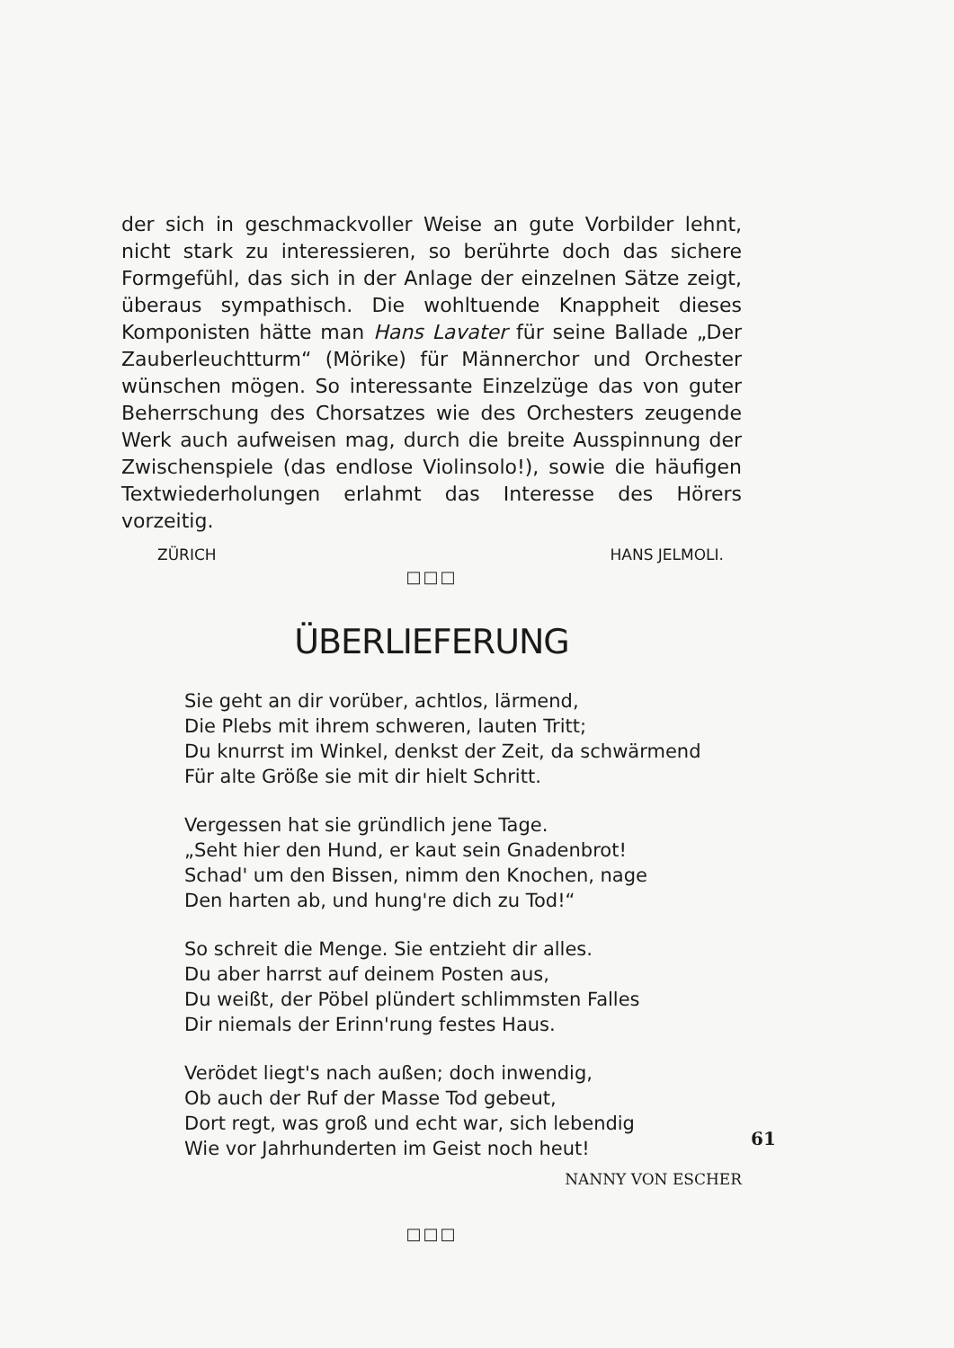der sich in geschmackvoller Weise an gute Vorbilder lehnt, nicht stark zu interessieren, so berührte doch das sichere Formgefühl, das sich in der Anlage der einzelnen Sätze zeigt, überaus sympathisch. Die wohltuende Knappheit dieses Komponisten hätte man Hans Lavater für seine Ballade „Der Zauberleuchtturm“ (Mörike) für Männerchor und Orchester wünschen mögen. So interessante Einzelzüge das von guter Beherrschung des Chorsatzes wie des Orchesters zeugende Werk auch aufweisen mag, durch die breite Ausspinnung der Zwischenspiele (das endlose Violinsolo!), sowie die häufigen Textwiederholungen erlahmt das Interesse des Hörers vorzeitig.
ZÜRICH HANS JELMOLI.
□□□
ÜBERLIEFERUNG
Sie geht an dir vorüber, achtlos, lärmend,
Die Plebs mit ihrem schweren, lauten Tritt;
Du knurrst im Winkel, denkst der Zeit, da schwärmend
Für alte Größe sie mit dir hielt Schritt.
Vergessen hat sie gründlich jene Tage.
„Seht hier den Hund, er kaut sein Gnadenbrot!
Schad' um den Bissen, nimm den Knochen, nage
Den harten ab, und hung're dich zu Tod!“
So schreit die Menge. Sie entzieht dir alles.
Du aber harrst auf deinem Posten aus,
Du weißt, der Pöbel plündert schlimmsten Falles
Dir niemals der Erinn'rung festes Haus.
Verödet liegt's nach außen; doch inwendig,
Ob auch der Ruf der Masse Tod gebeut,
Dort regt, was groß und echt war, sich lebendig
Wie vor Jahrhunderten im Geist noch heut!
NANNY VON ESCHER
□□□
61